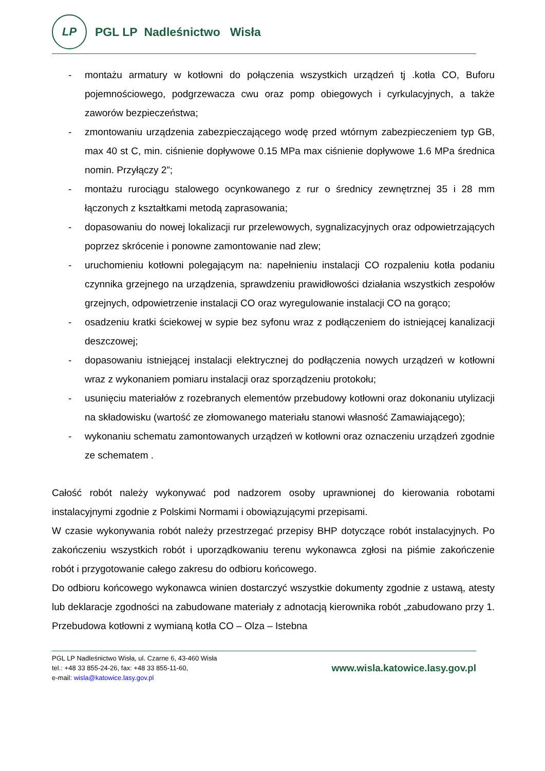LP
PGL LP Nadleśnictwo Wisła
- montażu armatury w kotłowni do połączenia wszystkich urządzeń tj .kotła CO, Buforu pojemnościowego, podgrzewacza cwu oraz pomp obiegowych i cyrkulacyjnych, a także zaworów bezpieczeństwa;
- zmontowaniu urządzenia zabezpieczającego wodę przed wtórnym zabezpieczeniem typ GB, max 40 st C, min. ciśnienie dopływowe 0.15 MPa max ciśnienie dopływowe 1.6 MPa średnica nomin. Przyłączy 2”;
- montażu rurociągu stalowego ocynkowanego z rur o średnicy zewnętrznej 35 i 28 mm łączonych z kształtkami metodą zaprasowania;
- dopasowaniu do nowej lokalizacji rur przelewowych, sygnalizacyjnych oraz odpowietrzających poprzez skrócenie i ponowne zamontowanie nad zlew;
- uruchomieniu kotłowni polegającym na: napełnieniu instalacji CO rozpaleniu kotła podaniu czynnika grzejnego na urządzenia, sprawdzeniu prawidłowości działania wszystkich zespołów grzejnych, odpowietrzenie instalacji CO oraz wyregulowanie instalacji CO na gorąco;
- osadzeniu kratki ściekowej w sypie bez syfonu wraz z podłączeniem do istniejącej kanalizacji deszczowej;
- dopasowaniu istniejącej instalacji elektrycznej do podłączenia nowych urządzeń w kotłowni wraz z wykonaniem pomiaru instalacji oraz sporządzeniu protokołu;
- usunięciu materiałów z rozebranych elementów przebudowy kotłowni oraz dokonaniu utylizacji na składowisku (wartość ze złomowanego materiału stanowi własność Zamawiającego);
- wykonaniu schematu zamontowanych urządzeń w kotłowni oraz oznaczeniu urządzeń zgodnie ze schematem .
Całość robót należy wykonywać pod nadzorem osoby uprawnionej do kierowania robotami instalacyjnymi zgodnie z Polskimi Normami i obowiązującymi przepisami.
W czasie wykonywania robót należy przestrzegać przepisy BHP dotyczące robót instalacyjnych. Po zakończeniu wszystkich robót i uporządkowaniu terenu wykonawca zgłosi na piśmie zakończenie robót i przygotowanie całego zakresu do odbioru końcowego.
Do odbioru końcowego wykonawca winien dostarczyć wszystkie dokumenty zgodnie z ustawą, atesty lub deklaracje zgodności na zabudowane materiały z adnotacją kierownika robót „zabudowano przy 1. Przebudowa kotłowni z wymianą kotła CO – Olza – Istebna
PGL LP Nadleśnictwo Wisła, ul. Czarne 6, 43-460 Wisła
tel.: +48 33 855-24-26, fax: +48 33 855-11-60,
e-mail: wisla@katowice.lasy.gov.pl
www.wisla.katowice.lasy.gov.pl